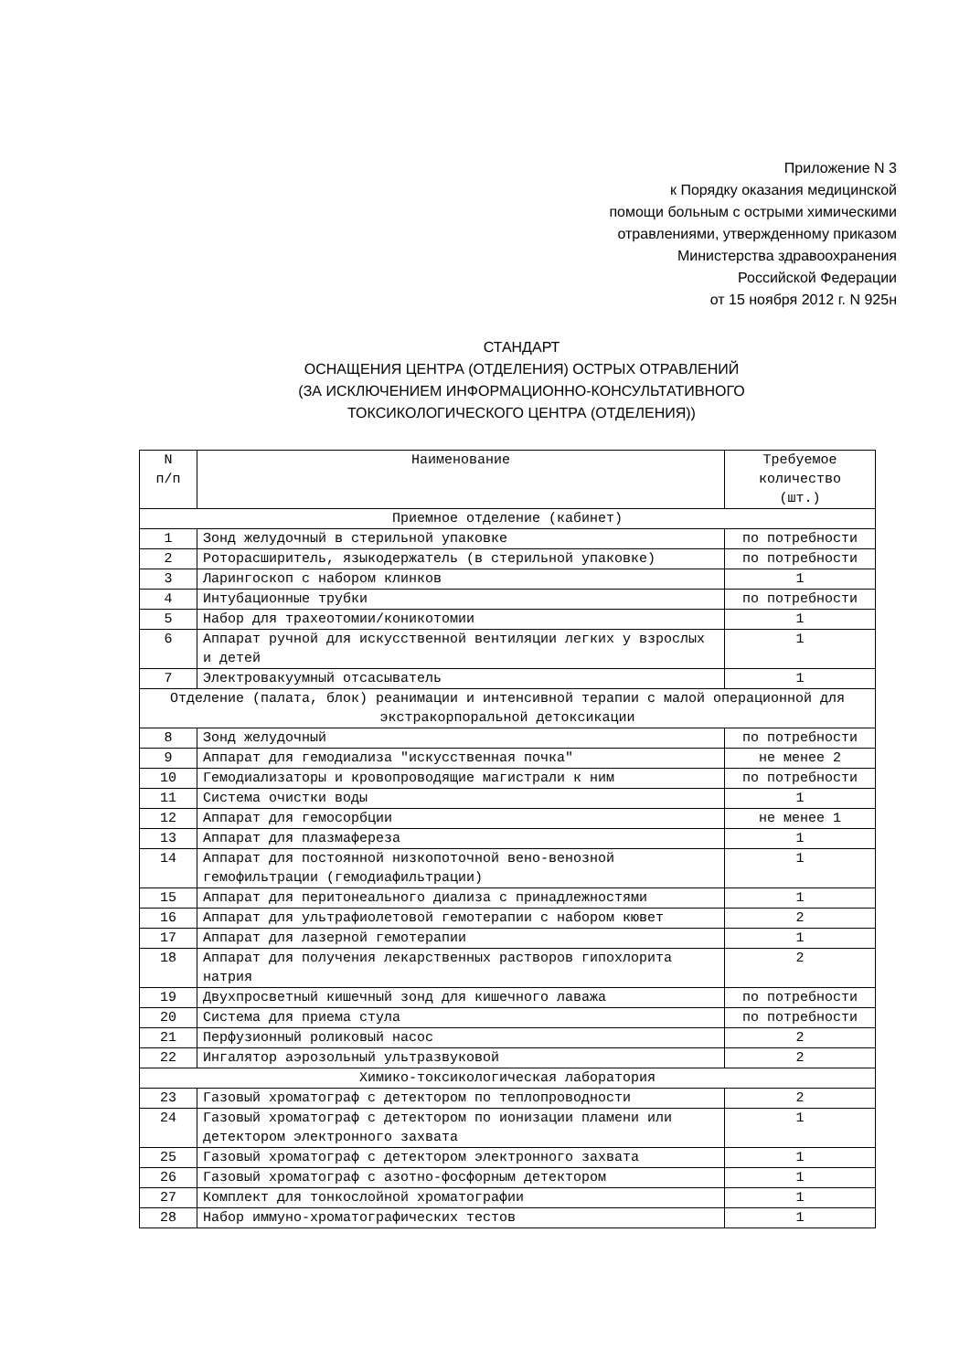Приложение N 3
к Порядку оказания медицинской
помощи больным с острыми химическими
отравлениями, утвержденному приказом
Министерства здравоохранения
Российской Федерации
от 15 ноября 2012 г. N 925н
СТАНДАРТ
ОСНАЩЕНИЯ ЦЕНТРА (ОТДЕЛЕНИЯ) ОСТРЫХ ОТРАВЛЕНИЙ
(ЗА ИСКЛЮЧЕНИЕМ ИНФОРМАЦИОННО-КОНСУЛЬТАТИВНОГО
ТОКСИКОЛОГИЧЕСКОГО ЦЕНТРА (ОТДЕЛЕНИЯ))
| N п/п | Наименование | Требуемое количество (шт.) |
| --- | --- | --- |
| Приемное отделение (кабинет) | | |
| 1 | Зонд желудочный в стерильной упаковке | по потребности |
| 2 | Роторасширитель, языкодержатель (в стерильной упаковке) | по потребности |
| 3 | Ларингоскоп с набором клинков | 1 |
| 4 | Интубационные трубки | по потребности |
| 5 | Набор для трахеотомии/коникотомии | 1 |
| 6 | Аппарат ручной для искусственной вентиляции легких у взрослых и детей | 1 |
| 7 | Электровакуумный отсасыватель | 1 |
| Отделение (палата, блок) реанимации и интенсивной терапии с малой операционной для экстракорпоральной детоксикации | | |
| 8 | Зонд желудочный | по потребности |
| 9 | Аппарат для гемодиализа "искусственная почка" | не менее 2 |
| 10 | Гемодиализаторы и кровопроводящие магистрали к ним | по потребности |
| 11 | Система очистки воды | 1 |
| 12 | Аппарат для гемосорбции | не менее 1 |
| 13 | Аппарат для плазмафереза | 1 |
| 14 | Аппарат для постоянной низкопоточной вено-венозной гемофильтрации (гемодиафильтрации) | 1 |
| 15 | Аппарат для перитонеального диализа с принадлежностями | 1 |
| 16 | Аппарат для ультрафиолетовой гемотерапии с набором кювет | 2 |
| 17 | Аппарат для лазерной гемотерапии | 1 |
| 18 | Аппарат для получения лекарственных растворов гипохлорита натрия | 2 |
| 19 | Двухпросветный кишечный зонд для кишечного лаважа | по потребности |
| 20 | Система для приема стула | по потребности |
| 21 | Перфузионный роликовый насос | 2 |
| 22 | Ингалятор аэрозольный ультразвуковой | 2 |
| Химико-токсикологическая лаборатория | | |
| 23 | Газовый хроматограф с детектором по теплопроводности | 2 |
| 24 | Газовый хроматограф с детектором по ионизации пламени или детектором электронного захвата | 1 |
| 25 | Газовый хроматограф с детектором электронного захвата | 1 |
| 26 | Газовый хроматограф с азотно-фосфорным детектором | 1 |
| 27 | Комплект для тонкослойной хроматографии | 1 |
| 28 | Набор иммуно-хроматографических тестов | 1 |